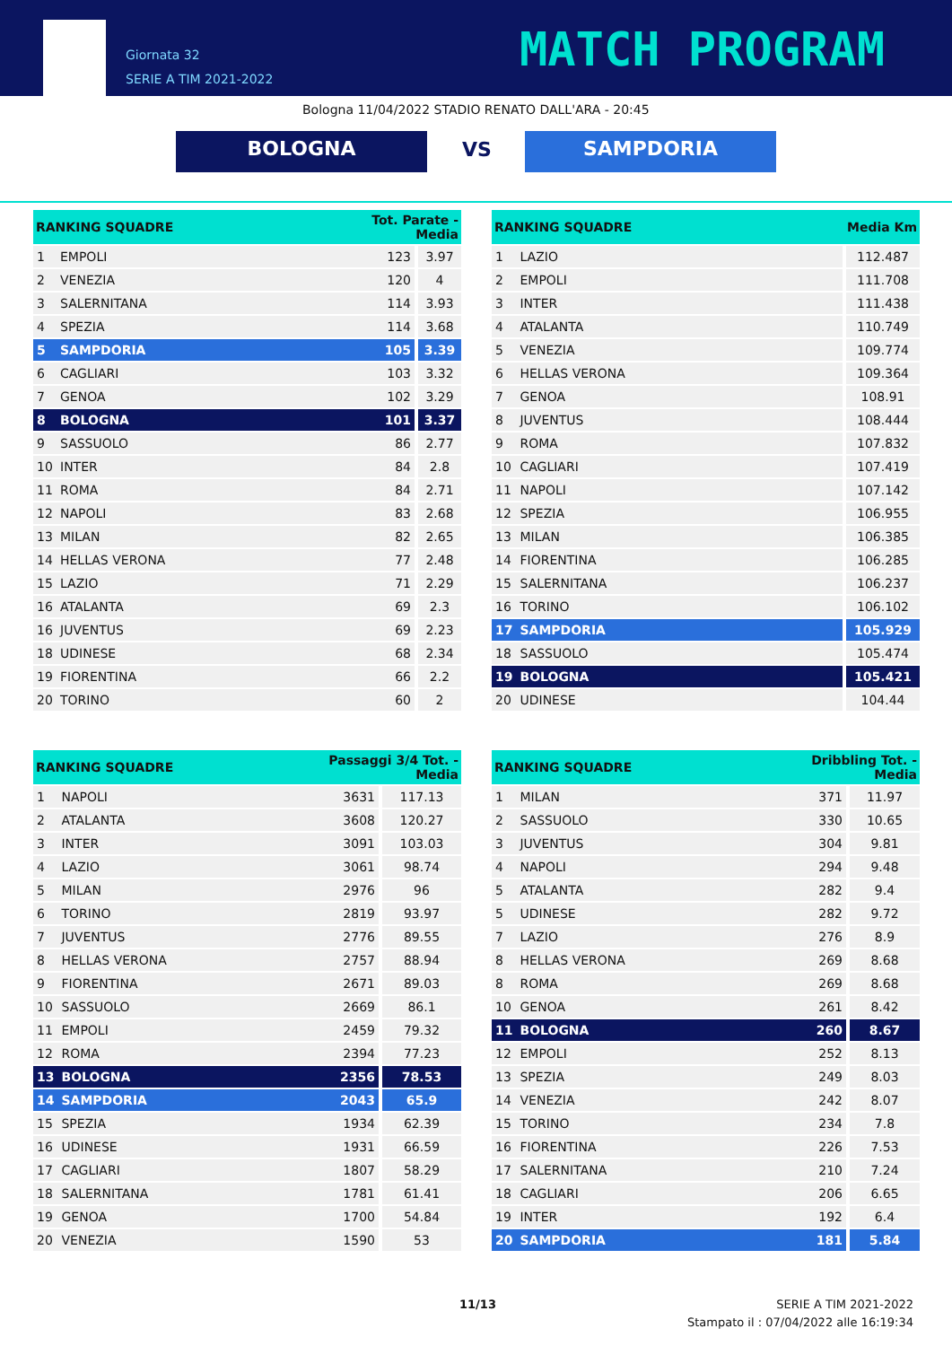Giornata 32
SERIE A TIM 2021-2022
MATCH PROGRAM
Bologna 11/04/2022 STADIO RENATO DALL'ARA - 20:45
BOLOGNA VS
SAMPDORIA
| RANKING SQUADRE | | Tot. Parate - Media | |
| --- | --- | --- | --- |
| 1 | EMPOLI | 123 | 3.97 |
| 2 | VENEZIA | 120 | 4 |
| 3 | SALERNITANA | 114 | 3.93 |
| 4 | SPEZIA | 114 | 3.68 |
| 5 | SAMPDORIA | 105 | 3.39 |
| 6 | CAGLIARI | 103 | 3.32 |
| 7 | GENOA | 102 | 3.29 |
| 8 | BOLOGNA | 101 | 3.37 |
| 9 | SASSUOLO | 86 | 2.77 |
| 10 | INTER | 84 | 2.8 |
| 11 | ROMA | 84 | 2.71 |
| 12 | NAPOLI | 83 | 2.68 |
| 13 | MILAN | 82 | 2.65 |
| 14 | HELLAS VERONA | 77 | 2.48 |
| 15 | LAZIO | 71 | 2.29 |
| 16 | ATALANTA | 69 | 2.3 |
| 16 | JUVENTUS | 69 | 2.23 |
| 18 | UDINESE | 68 | 2.34 |
| 19 | FIORENTINA | 66 | 2.2 |
| 20 | TORINO | 60 | 2 |
| RANKING SQUADRE | | Media Km |
| --- | --- | --- |
| 1 | LAZIO | 112.487 |
| 2 | EMPOLI | 111.708 |
| 3 | INTER | 111.438 |
| 4 | ATALANTA | 110.749 |
| 5 | VENEZIA | 109.774 |
| 6 | HELLAS VERONA | 109.364 |
| 7 | GENOA | 108.91 |
| 8 | JUVENTUS | 108.444 |
| 9 | ROMA | 107.832 |
| 10 | CAGLIARI | 107.419 |
| 11 | NAPOLI | 107.142 |
| 12 | SPEZIA | 106.955 |
| 13 | MILAN | 106.385 |
| 14 | FIORENTINA | 106.285 |
| 15 | SALERNITANA | 106.237 |
| 16 | TORINO | 106.102 |
| 17 | SAMPDORIA | 105.929 |
| 18 | SASSUOLO | 105.474 |
| 19 | BOLOGNA | 105.421 |
| 20 | UDINESE | 104.44 |
| RANKING SQUADRE | | Passaggi 3/4 Tot. - Media | |
| --- | --- | --- | --- |
| 1 | NAPOLI | 3631 | 117.13 |
| 2 | ATALANTA | 3608 | 120.27 |
| 3 | INTER | 3091 | 103.03 |
| 4 | LAZIO | 3061 | 98.74 |
| 5 | MILAN | 2976 | 96 |
| 6 | TORINO | 2819 | 93.97 |
| 7 | JUVENTUS | 2776 | 89.55 |
| 8 | HELLAS VERONA | 2757 | 88.94 |
| 9 | FIORENTINA | 2671 | 89.03 |
| 10 | SASSUOLO | 2669 | 86.1 |
| 11 | EMPOLI | 2459 | 79.32 |
| 12 | ROMA | 2394 | 77.23 |
| 13 | BOLOGNA | 2356 | 78.53 |
| 14 | SAMPDORIA | 2043 | 65.9 |
| 15 | SPEZIA | 1934 | 62.39 |
| 16 | UDINESE | 1931 | 66.59 |
| 17 | CAGLIARI | 1807 | 58.29 |
| 18 | SALERNITANA | 1781 | 61.41 |
| 19 | GENOA | 1700 | 54.84 |
| 20 | VENEZIA | 1590 | 53 |
| RANKING SQUADRE | | Dribbling Tot. - Media | |
| --- | --- | --- | --- |
| 1 | MILAN | 371 | 11.97 |
| 2 | SASSUOLO | 330 | 10.65 |
| 3 | JUVENTUS | 304 | 9.81 |
| 4 | NAPOLI | 294 | 9.48 |
| 5 | ATALANTA | 282 | 9.4 |
| 5 | UDINESE | 282 | 9.72 |
| 7 | LAZIO | 276 | 8.9 |
| 8 | HELLAS VERONA | 269 | 8.68 |
| 8 | ROMA | 269 | 8.68 |
| 10 | GENOA | 261 | 8.42 |
| 11 | BOLOGNA | 260 | 8.67 |
| 12 | EMPOLI | 252 | 8.13 |
| 13 | SPEZIA | 249 | 8.03 |
| 14 | VENEZIA | 242 | 8.07 |
| 15 | TORINO | 234 | 7.8 |
| 16 | FIORENTINA | 226 | 7.53 |
| 17 | SALERNITANA | 210 | 7.24 |
| 18 | CAGLIARI | 206 | 6.65 |
| 19 | INTER | 192 | 6.4 |
| 20 | SAMPDORIA | 181 | 5.84 |
11/13
SERIE A TIM 2021-2022
Stampato il : 07/04/2022 alle 16:19:34